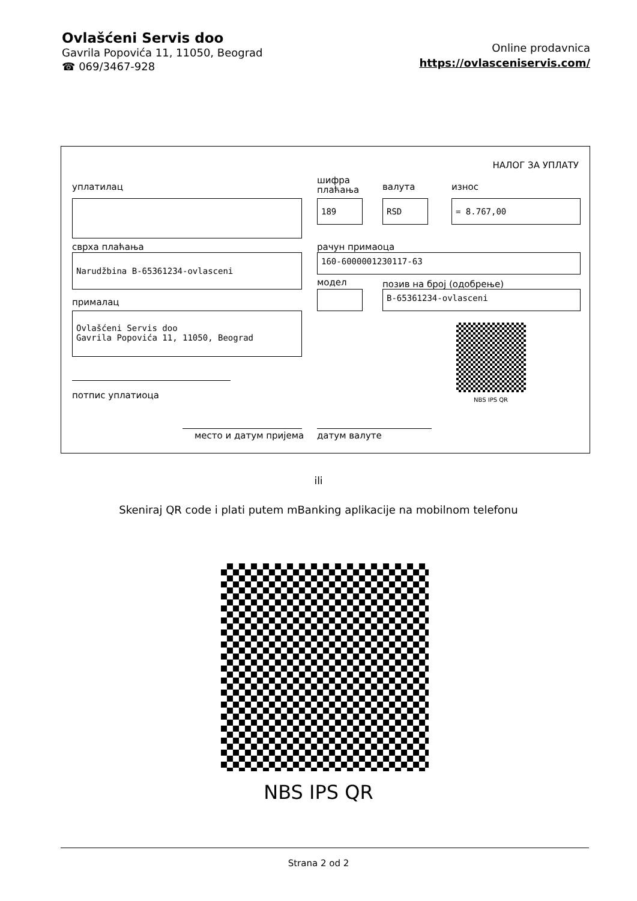Ovlašćeni Servis doo
Gavrila Popovića 11, 11050, Beograd
☎ 069/3467-928
Online prodavnica
https://ovlasceniservis.com/
НАЛОГ ЗА УПЛАТУ
уплатилац
шифра
плаћања
валута износ
189 RSD = 8.767,00
сврха плаћања рачун примаоца
Narudžbina B-65361234-ovlasceni 160-6000001230117-63
модел позив на број (одобрење)
B-65361234-ovlasceni
прималац
Ovlašćeni Servis doo
Gavrila Popovića 11, 11050, Beograd
NBS IPS QR
потпис уплатиоца
место и датум пријема датум валуте
ili
Skeniraj QR code i plati putem mBanking aplikacije na mobilnom telefonu
NBS IPS QR
Strana 2 od 2